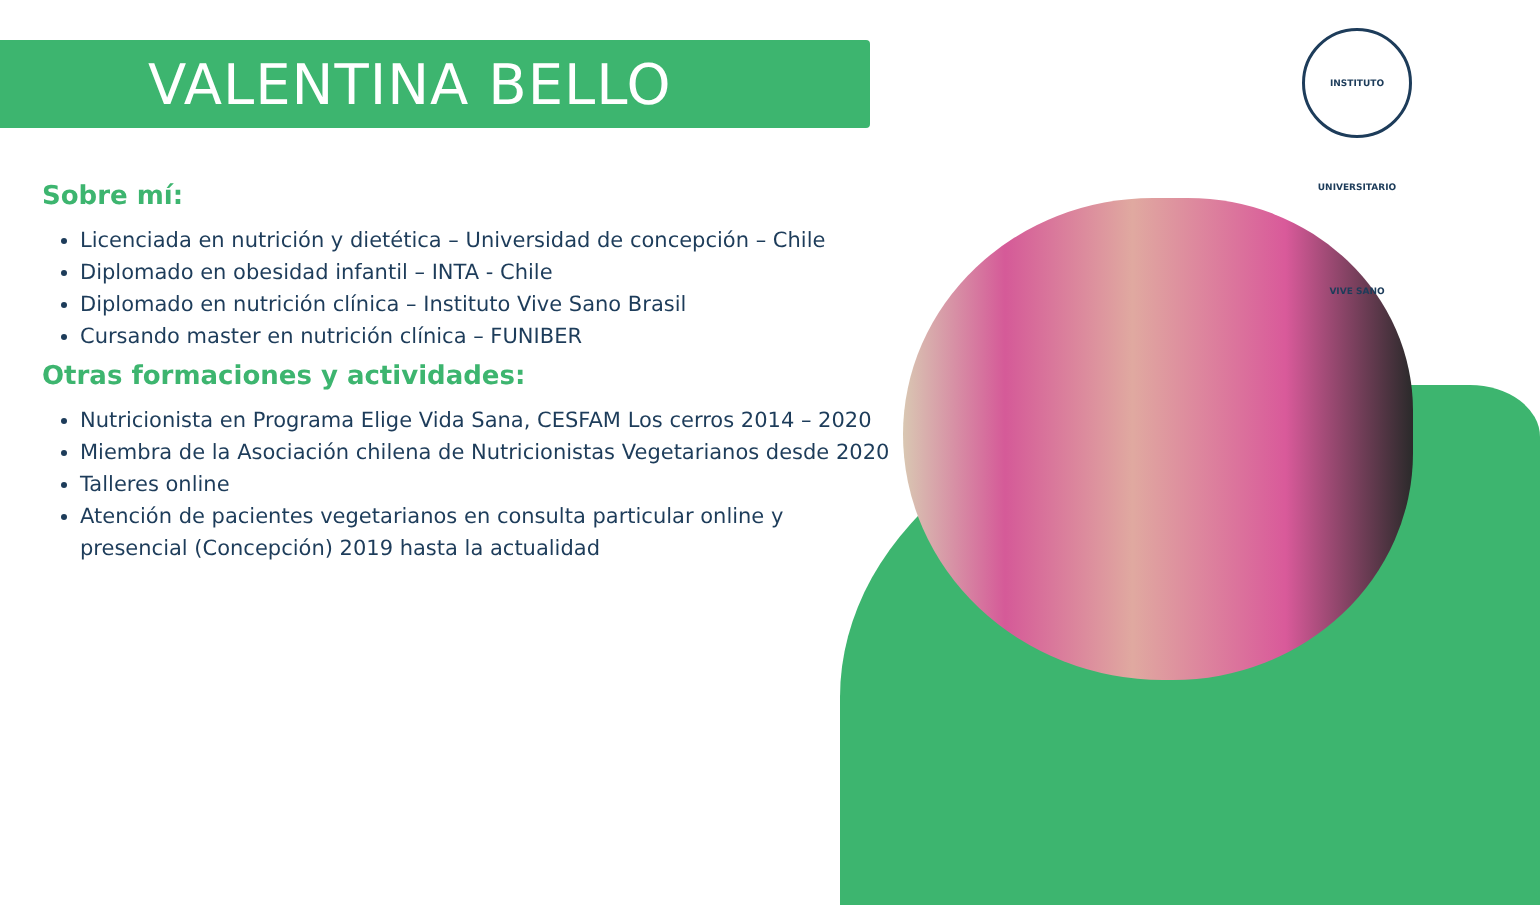INSTITUTO UNIVERSITARIO VIVE SANO
VALENTINA BELLO
Sobre mí:
Licenciada en nutrición y dietética – Universidad de concepción – Chile
Diplomado en obesidad infantil – INTA - Chile
Diplomado en nutrición clínica – Instituto Vive Sano Brasil
Cursando master en nutrición clínica – FUNIBER
Otras formaciones y actividades:
Nutricionista en Programa Elige Vida Sana, CESFAM Los cerros 2014 – 2020
Miembra de la Asociación chilena de Nutricionistas Vegetarianos desde 2020
Talleres online
Atención de pacientes vegetarianos en consulta particular online y presencial (Concepción) 2019 hasta la actualidad